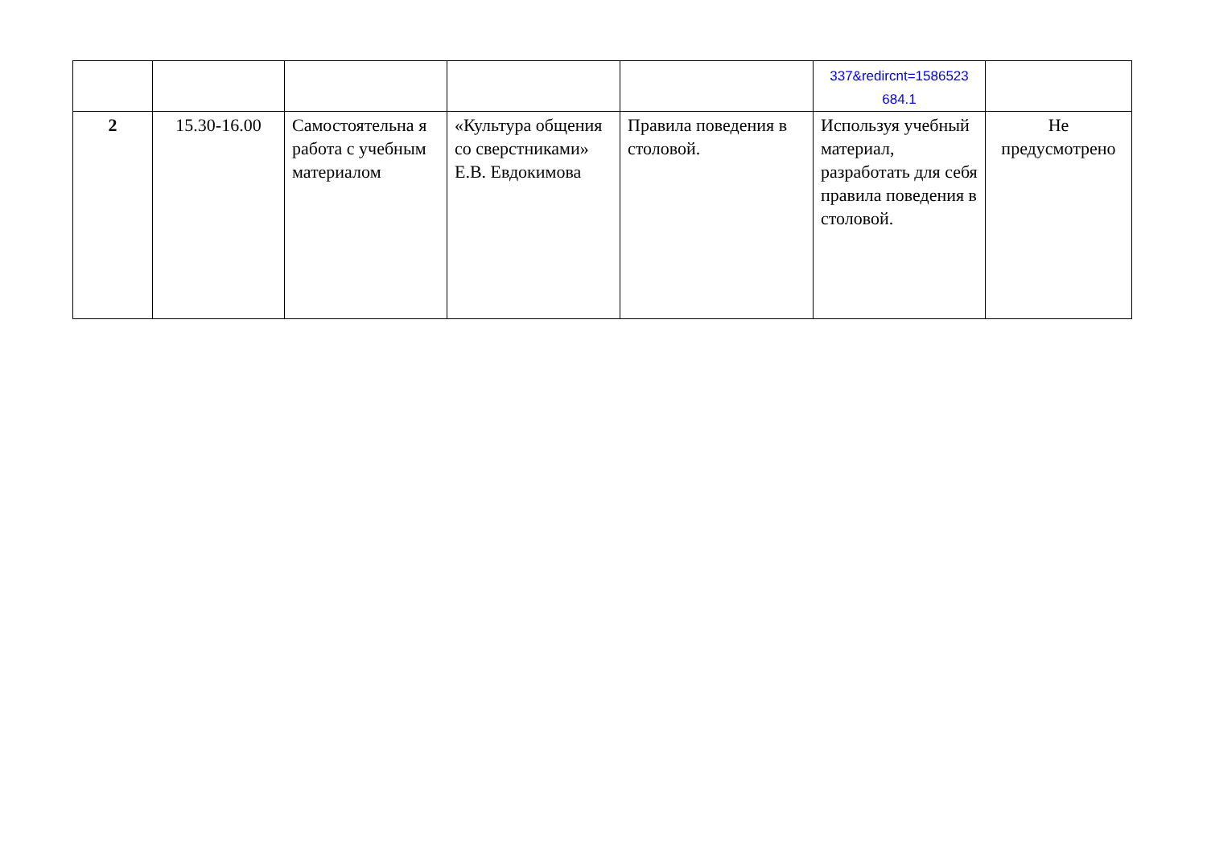| | | | | | 337&redircnt=1586523 684.1 | |
| 2 | 15.30-16.00 | Самостоятельна я работа с учебным материалом | «Культура общения со сверстниками» Е.В. Евдокимова | Правила поведения в столовой. | Используя учебный материал, разработать для себя правила поведения в столовой. | Не предусмотрено |